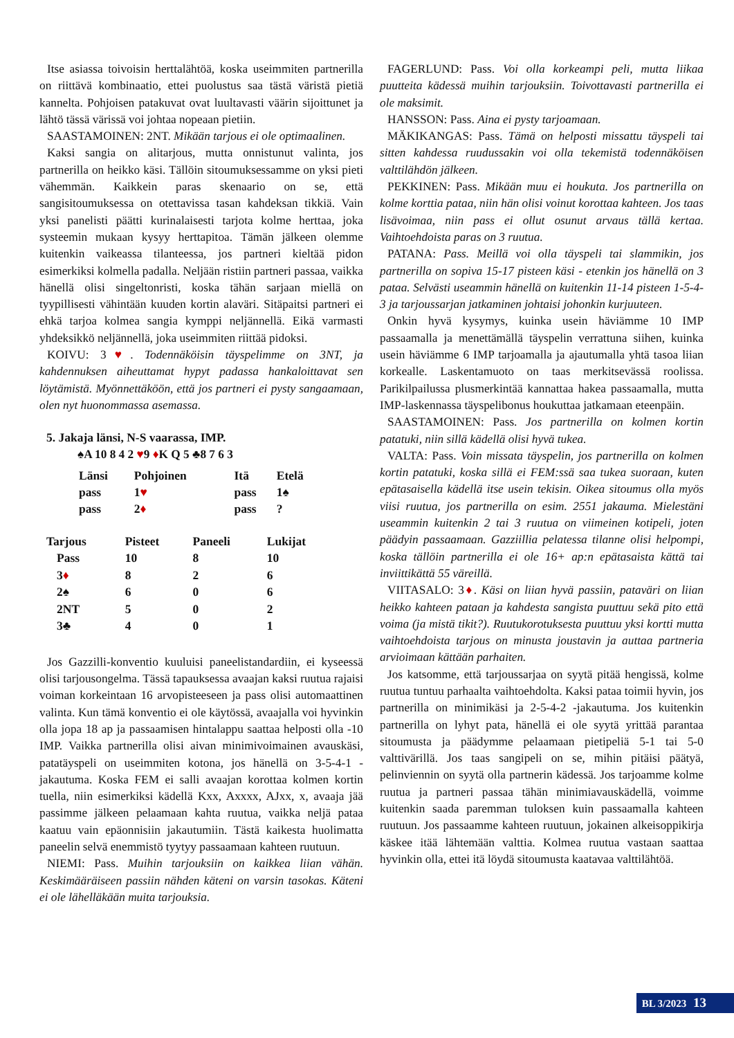Itse asiassa toivoisin herttalähtöä, koska useimmiten partnerilla on riittävä kombinaatio, ettei puolustus saa tästä väristä pietiä kannelta. Pohjoisen patakuvat ovat luultavasti väärin sijoittunet ja lähtö tässä värissä voi johtaa nopeaan pietiin.
SAASTAMOINEN: 2NT. Mikään tarjous ei ole optimaalinen.
Kaksi sangia on alitarjous, mutta onnistunut valinta, jos partnerilla on heikko käsi. Tällöin sitoumuksessamme on yksi pieti vähemmän. Kaikkein paras skenaario on se, että sangisitoumuksessa on otettavissa tasan kahdeksan tikkiä. Vain yksi panelisti päätti kurinalaisesti tarjota kolme herttaa, joka systeemin mukaan kysyy herttapitoa. Tämän jälkeen olemme kuitenkin vaikeassa tilanteessa, jos partneri kieltää pidon esimerkiksi kolmella padalla. Neljään ristiin partneri passaa, vaikka hänellä olisi singeltonristi, koska tähän sarjaan miellä on tyypillisesti vähintään kuuden kortin alaväri. Sitäpaitsi partneri ei ehkä tarjoa kolmea sangia kymppi neljännellä. Eikä varmasti yhdeksikkö neljännellä, joka useimmiten riittää pidoksi.
KOIVU: 3♥. Todennäköisin täyspelimme on 3NT, ja kahdennuksen aiheuttamat hypyt padassa hankaloittavat sen löytämistä. Myönnettäköön, että jos partneri ei pysty sangaamaan, olen nyt huonommassa asemassa.
5. Jakaja länsi, N-S vaarassa, IMP.
♠A 10 8 4 2 ♥9 ♦K Q 5 ♣8 7 6 3
| Länsi | Pohjoinen | Itä | Etelä |
| --- | --- | --- | --- |
| pass | 1 ♥ | pass | 1♠ |
| pass | 2 ♦ | pass | ? |
| Tarjous | Pisteet | Paneeli | Lukijat |
| --- | --- | --- | --- |
| Pass | 10 | 8 | 10 |
| 3 ♦ | 8 | 2 | 6 |
| 2♠ | 6 | 0 | 6 |
| 2NT | 5 | 0 | 2 |
| 3♣ | 4 | 0 | 1 |
Jos Gazzilli-konventio kuuluisi paneelistandardiin, ei kyseessä olisi tarjousongelma. Tässä tapauksessa avaajan kaksi ruutua rajaisi voiman korkeintaan 16 arvopisteeseen ja pass olisi automaattinen valinta. Kun tämä konventio ei ole käytössä, avaajalla voi hyvinkin olla jopa 18 ap ja passaamisen hintalappu saattaa helposti olla -10 IMP. Vaikka partnerilla olisi aivan minimivoimainen avauskäsi, patatäyspeli on useimmiten kotona, jos hänellä on 3-5-4-1 -jakautuma. Koska FEM ei salli avaajan korottaa kolmen kortin tuella, niin esimerkiksi kädellä Kxx, Axxxx, AJxx, x, avaaja jää passimme jälkeen pelaamaan kahta ruutua, vaikka neljä pataa kaatuu vain epäonnisiin jakautumiin. Tästä kaikesta huolimatta paneelin selvä enemmistö tyytyy passaamaan kahteen ruutuun.
NIEMI: Pass. Muihin tarjouksiin on kaikkea liian vähän. Keskimääräiseen passiin nähden käteni on varsin tasokas. Käteni ei ole lähelläkään muita tarjouksia.
FAGERLUND: Pass. Voi olla korkeampi peli, mutta liikaa puutteita kädessä muihin tarjouksiin. Toivottavasti partnerilla ei ole maksimit.
HANSSON: Pass. Aina ei pysty tarjoamaan.
MÄKIKANGAS: Pass. Tämä on helposti missattu täyspeli tai sitten kahdessa ruudussakin voi olla tekemistä todennäköisen valttilähdön jälkeen.
PEKKINEN: Pass. Mikään muu ei houkuta. Jos partnerilla on kolme korttia pataa, niin hän olisi voinut korottaa kahteen. Jos taas lisävoimaa, niin pass ei ollut osunut arvaus tällä kertaa. Vaihtoehdoista paras on 3 ruutua.
PATANA: Pass. Meillä voi olla täyspeli tai slammikin, jos partnerilla on sopiva 15-17 pisteen käsi - etenkin jos hänellä on 3 pataa. Selvästi useammin hänellä on kuitenkin 11-14 pisteen 1-5-4-3 ja tarjoussarjan jatkaminen johtaisi johonkin kurjuuteen.
Onkin hyvä kysymys, kuinka usein häviämme 10 IMP passaamalla ja menettämällä täyspelin verrattuna siihen, kuinka usein häviämme 6 IMP tarjoamalla ja ajautumalla yhtä tasoa liian korkealle. Laskentamuoto on taas merkitsevässä roolissa. Parikilpailussa plusmerkintää kannattaa hakea passaamalla, mutta IMP-laskennassa täyspelibonus houkuttaa jatkamaan eteenpäin.
SAASTAMOINEN: Pass. Jos partnerilla on kolmen kortin patatuki, niin sillä kädellä olisi hyvä tukea.
VALTA: Pass. Voin missata täyspelin, jos partnerilla on kolmen kortin patatuki, koska sillä ei FEM:ssä saa tukea suoraan, kuten epätasaisella kädellä itse usein tekisin. Oikea sitoumus olla myös viisi ruutua, jos partnerilla on esim. 2551 jakauma. Mielestäni useammin kuitenkin 2 tai 3 ruutua on viimeinen kotipeli, joten päädyin passaamaan. Gazziillia pelatessa tilanne olisi helpompi, koska tällöin partnerilla ei ole 16+ ap:n epätasaista kättä tai inviittikättä 55 väreillä.
VIITASALO: 3♦. Käsi on liian hyvä passiin, pataväri on liian heikko kahteen pataan ja kahdesta sangista puuttuu sekä pito että voima (ja mistä tikit?). Ruutukorotuksesta puuttuu yksi kortti mutta vaihtoehdoista tarjous on minusta joustavin ja auttaa partneria arvioimaan kättään parhaiten.
Jos katsomme, että tarjoussarjaa on syytä pitää hengissä, kolme ruutua tuntuu parhaalta vaihtoehdolta. Kaksi pataa toimii hyvin, jos partnerilla on minimikäsi ja 2-5-4-2 -jakautuma. Jos kuitenkin partnerilla on lyhyt pata, hänellä ei ole syytä yrittää parantaa sitoumusta ja päädymme pelaamaan pietipeliä 5-1 tai 5-0 valttivärillä. Jos taas sangipeli on se, mihin pitäisi päätyä, pelinviennin on syytä olla partnerin kädessä. Jos tarjoamme kolme ruutua ja partneri passaa tähän minimiavauskädellä, voimme kuitenkin saada paremman tuloksen kuin passaamalla kahteen ruutuun. Jos passaamme kahteen ruutuun, jokainen alkeisoppikirja käskee itää lähtemään valttia. Kolmea ruutua vastaan saattaa hyvinkin olla, ettei itä löydä sitoumusta kaatavaa valttilähtöä.
BL 3/2023 13